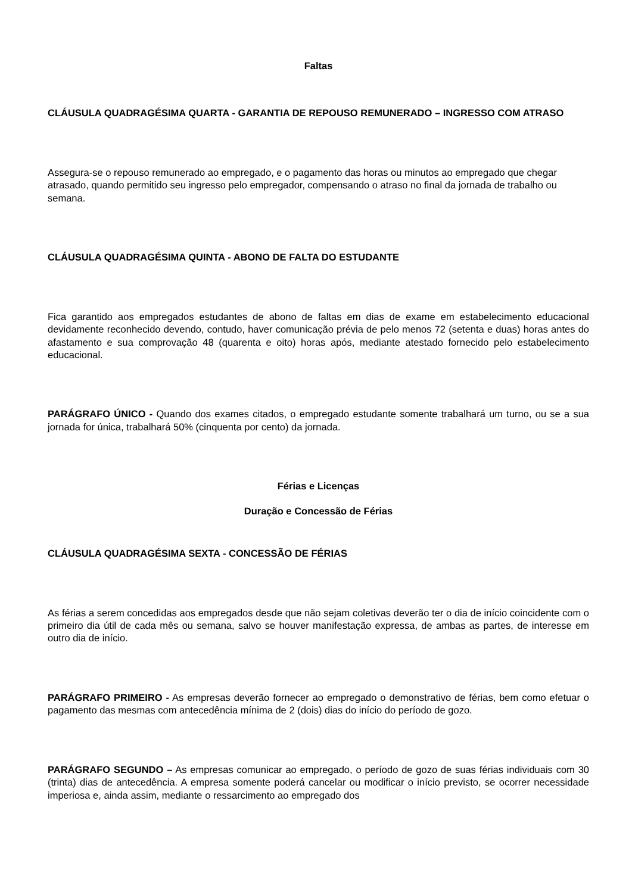Faltas
CLÁUSULA QUADRAGÉSIMA QUARTA - GARANTIA DE REPOUSO REMUNERADO – INGRESSO COM ATRASO
Assegura-se o repouso remunerado ao empregado, e o pagamento das horas ou minutos ao empregado que chegar atrasado, quando permitido seu ingresso pelo empregador, compensando o atraso no final da jornada de trabalho ou semana.
CLÁUSULA QUADRAGÉSIMA QUINTA - ABONO DE FALTA DO ESTUDANTE
Fica garantido aos empregados estudantes de abono de faltas em dias de exame em estabelecimento educacional devidamente reconhecido devendo, contudo, haver comunicação prévia de pelo menos 72 (setenta e duas) horas antes do afastamento e sua comprovação 48 (quarenta e oito) horas após, mediante atestado fornecido pelo estabelecimento educacional.
PARÁGRAFO ÚNICO - Quando dos exames citados, o empregado estudante somente trabalhará um turno, ou se a sua jornada for única, trabalhará 50% (cinquenta por cento) da jornada.
Férias e Licenças
Duração e Concessão de Férias
CLÁUSULA QUADRAGÉSIMA SEXTA - CONCESSÃO DE FÉRIAS
As férias a serem concedidas aos empregados desde que não sejam coletivas deverão ter o dia de início coincidente com o primeiro dia útil de cada mês ou semana, salvo se houver manifestação expressa, de ambas as partes, de interesse em outro dia de início.
PARÁGRAFO PRIMEIRO - As empresas deverão fornecer ao empregado o demonstrativo de férias, bem como efetuar o pagamento das mesmas com antecedência mínima de 2 (dois) dias do início do período de gozo.
PARÁGRAFO SEGUNDO – As empresas comunicar ao empregado, o período de gozo de suas férias individuais com 30 (trinta) dias de antecedência. A empresa somente poderá cancelar ou modificar o início previsto, se ocorrer necessidade imperiosa e, ainda assim, mediante o ressarcimento ao empregado dos